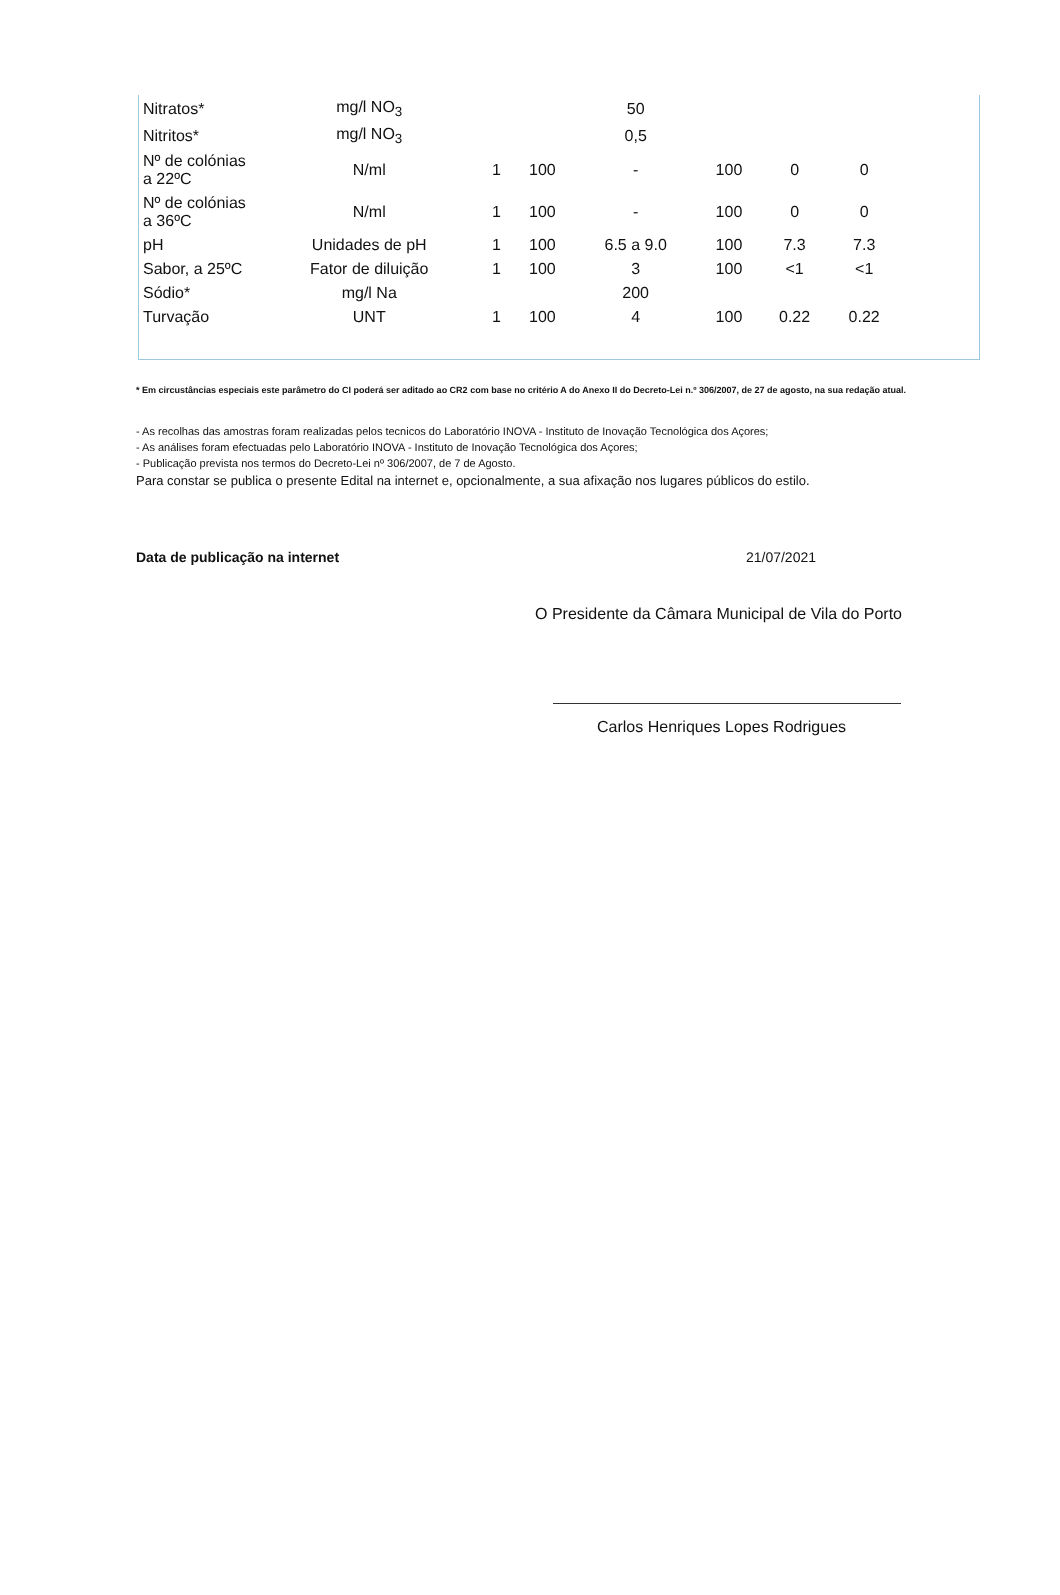| Nitratos* | mg/l NO<sub>3</sub> | | | 50 | | | |
| Nitritos* | mg/l NO<sub>3</sub> | | | 0,5 | | | |
| Nº de colónias a 22ºC | N/ml | 1 | 100 | - | 100 | 0 | 0 |
| Nº de colónias a 36ºC | N/ml | 1 | 100 | - | 100 | 0 | 0 |
| pH | Unidades de pH | 1 | 100 | 6.5 a 9.0 | 100 | 7.3 | 7.3 |
| Sabor, a 25ºC | Fator de diluição | 1 | 100 | 3 | 100 | <1 | <1 |
| Sódio* | mg/l Na | | | 200 | | | |
| Turvação | UNT | 1 | 100 | 4 | 100 | 0.22 | 0.22 |
* Em circustâncias especiais este parâmetro do CI poderá ser aditado ao CR2 com base no critério A do Anexo II do Decreto-Lei n.º 306/2007, de 27 de agosto, na sua redação atual.
- As recolhas das amostras foram realizadas pelos tecnicos do Laboratório INOVA - Instituto de Inovação Tecnológica dos Açores;
- As análises foram efectuadas pelo Laboratório INOVA - Instituto de Inovação Tecnológica dos Açores;
- Publicação prevista nos termos do Decreto-Lei nº 306/2007, de 7 de Agosto.
Para constar se publica o presente Edital na internet e, opcionalmente, a sua afixação nos lugares públicos do estilo.
Data de publicação na internet 21/07/2021
O Presidente da Câmara Municipal de Vila do Porto
Carlos Henriques Lopes Rodrigues